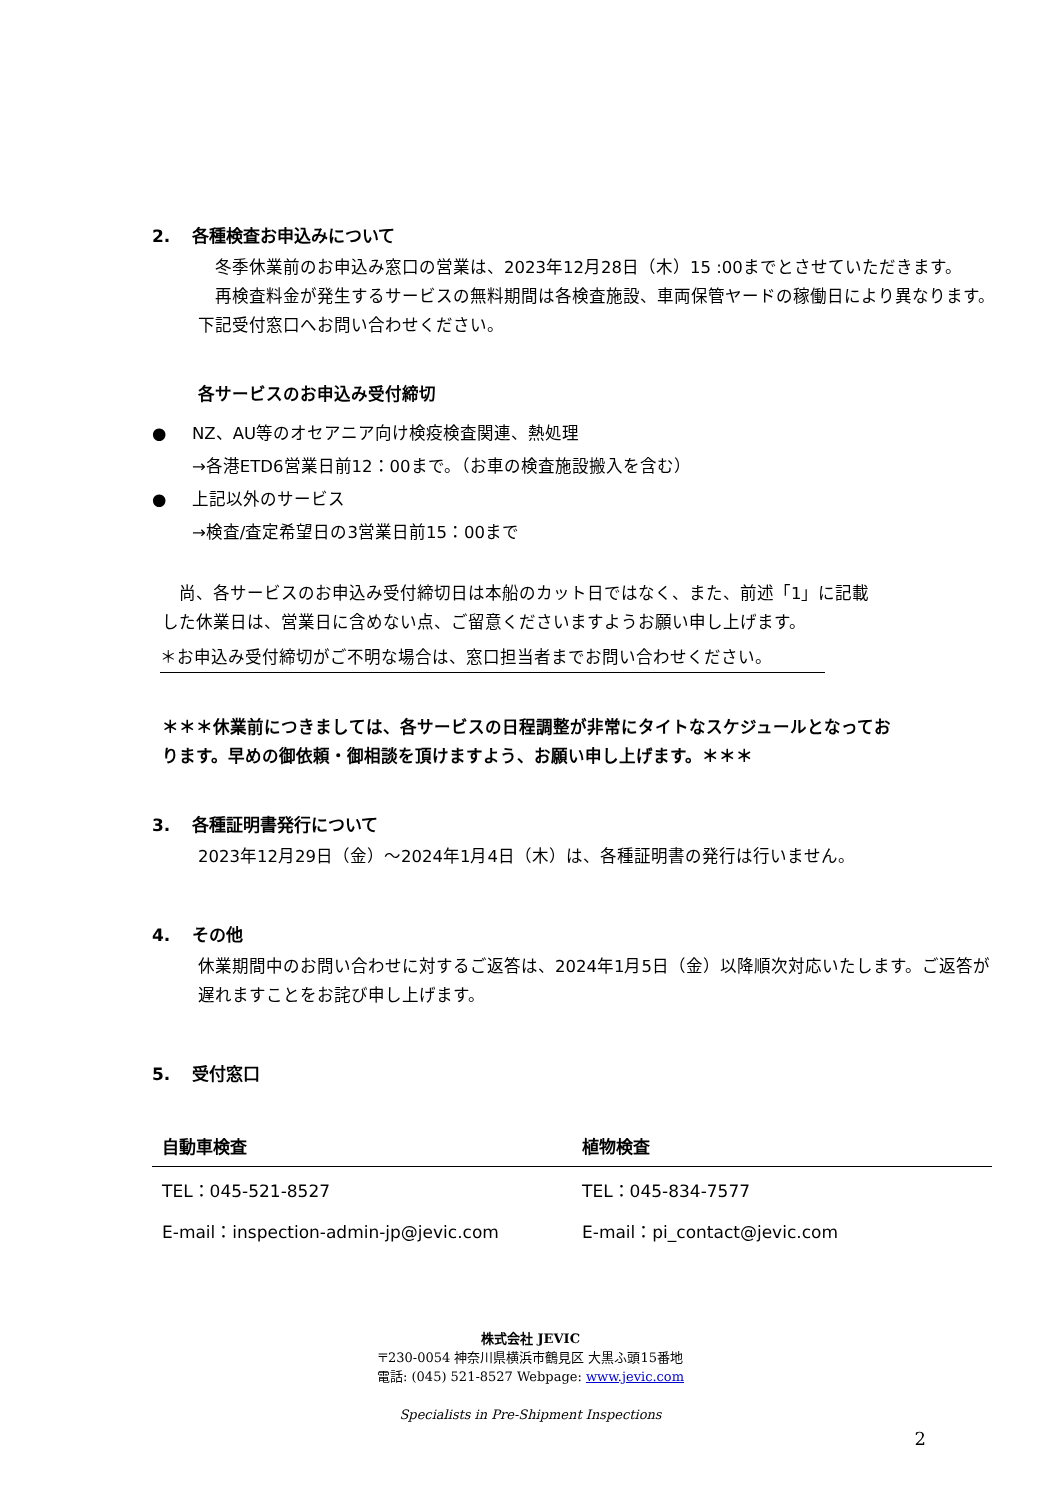2. 各種検査お申込みについて
　冬季休業前のお申込み窓口の営業は、2023年12月28日（木）15 :00までとさせていただきます。
　再検査料金が発生するサービスの無料期間は各検査施設、車両保管ヤードの稼働日により異なります。下記受付窓口へお問い合わせください。
各サービスのお申込み受付締切
● NZ、AU等のオセアニア向け検疫検査関連、熱処理
→各港ETD6営業日前12：00まで。（お車の検査施設搬入を含む）
● 上記以外のサービス
→検査/査定希望日の3営業日前15：00まで
　尚、各サービスのお申込み受付締切日は本船のカット日ではなく、また、前述「1」に記載した休業日は、営業日に含めない点、ご留意くださいますようお願い申し上げます。
＊お申込み受付締切がご不明な場合は、窓口担当者までお問い合わせください。
＊＊＊休業前につきましては、各サービスの日程調整が非常にタイトなスケジュールとなっております。早めの御依頼・御相談を頂けますよう、お願い申し上げます。＊＊＊
3. 各種証明書発行について
2023年12月29日（金）～2024年1月4日（木）は、各種証明書の発行は行いません。
4. その他
休業期間中のお問い合わせに対するご返答は、2024年1月5日（金）以降順次対応いたします。ご返答が遅れますことをお詫び申し上げます。
5. 受付窓口
| 自動車検査 | 植物検査 |
| --- | --- |
| TEL：045-521-8527 | TEL：045-834-7577 |
| E-mail：inspection-admin-jp@jevic.com | E-mail：pi_contact@jevic.com |
株式会社 JEVIC
〒230-0054 神奈川県横浜市鶴見区 大黒ふ頭15番地
電話: (045) 521-8527 Webpage: www.jevic.com
Specialists in Pre-Shipment Inspections
2